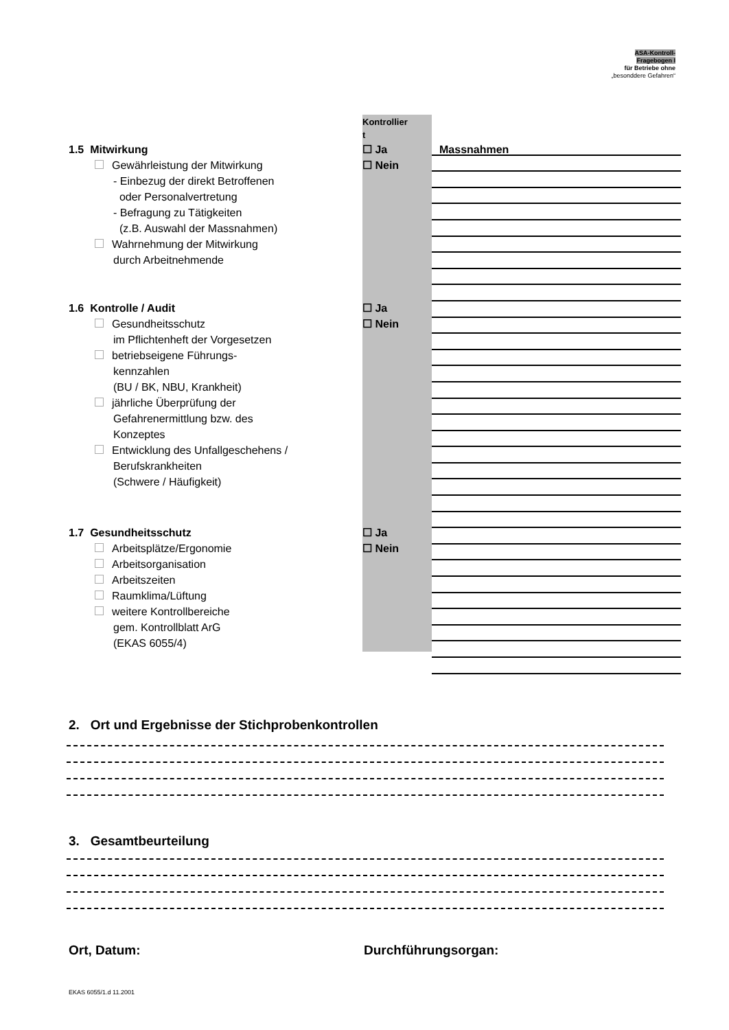ASA-Kontroll-
Fragebogen I
für Betriebe ohne
„besonddere Gefahren“
Kontrollier
t
1.5 Mitwirkung ☐ Ja Massnahmen
Gewährleistung der Mitwirkung
- Einbezug der direkt Betroffenen
oder Personalvertretung
- Befragung zu Tätigkeiten
(z.B. Auswahl der Massnahmen)
Wahrnehmung der Mitwirkung
durch Arbeitnehmende
☐ Nein
1.6 Kontrolle / Audit ☐ Ja
Gesundheitsschutz
im Pflichtenheft der Vorgesetzen
betriebseigene Führungs-
kennzahlen
(BU / BK, NBU, Krankheit)
jährliche Überprüfung der
Gefahrenermittlung bzw. des
Konzeptes
Entwicklung des Unfallgeschehens /
Berufskrankheiten
(Schwere / Häufigkeit)
☐ Nein
1.7 Gesundheitsschutz ☐ Ja
Arbeitsplätze/Ergonomie
Arbeitsorganisation
Arbeitszeiten
Raumklima/Lüftung
weitere Kontrollbereiche
gem. Kontrollblatt ArG
(EKAS 6055/4)
☐ Nein
2. Ort und Ergebnisse der Stichprobenkontrollen
3. Gesamtbeurteilung
Ort, Datum: Durchführungsorgan:
EKAS 6055/1.d 11.2001